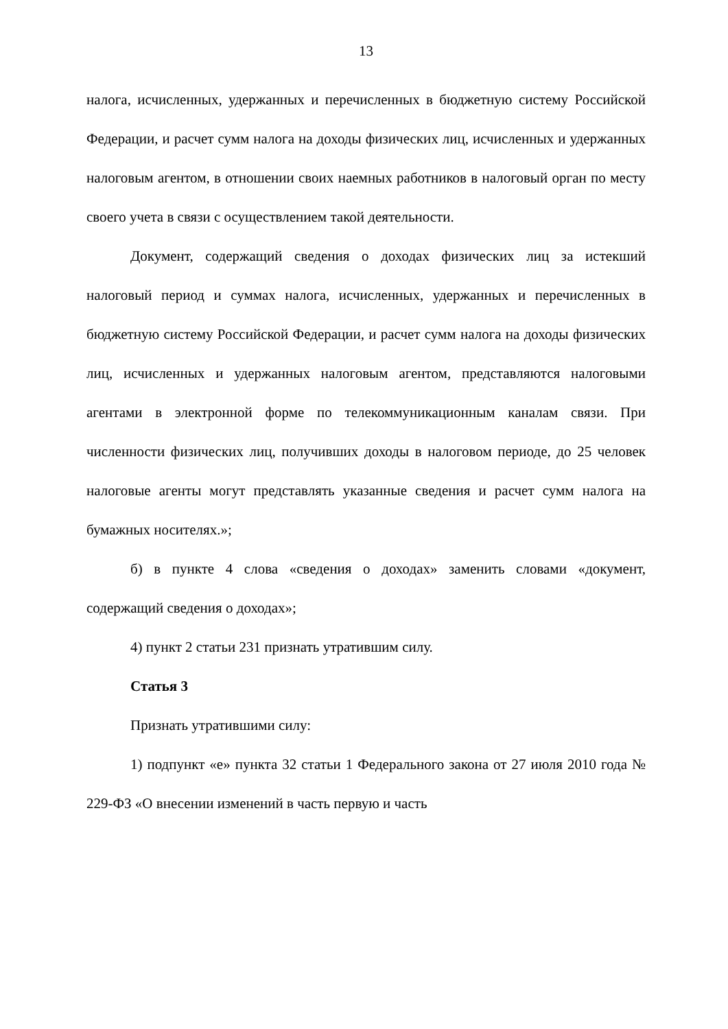13
налога, исчисленных, удержанных и перечисленных в бюджетную систему Российской Федерации, и расчет сумм налога на доходы физических лиц, исчисленных и удержанных налоговым агентом, в отношении своих наемных работников в налоговый орган по месту своего учета в связи с осуществлением такой деятельности.
Документ, содержащий сведения о доходах физических лиц за истекший налоговый период и суммах налога, исчисленных, удержанных и перечисленных в бюджетную систему Российской Федерации, и расчет сумм налога на доходы физических лиц, исчисленных и удержанных налоговым агентом, представляются налоговыми агентами в электронной форме по телекоммуникационным каналам связи. При численности физических лиц, получивших доходы в налоговом периоде, до 25 человек налоговые агенты могут представлять указанные сведения и расчет сумм налога на бумажных носителях.»;
б) в пункте 4 слова «сведения о доходах» заменить словами «документ, содержащий сведения о доходах»;
4) пункт 2 статьи 231 признать утратившим силу.
Статья 3
Признать утратившими силу:
1) подпункт «е» пункта 32 статьи 1 Федерального закона от 27 июля 2010 года № 229-ФЗ «О внесении изменений в часть первую и часть